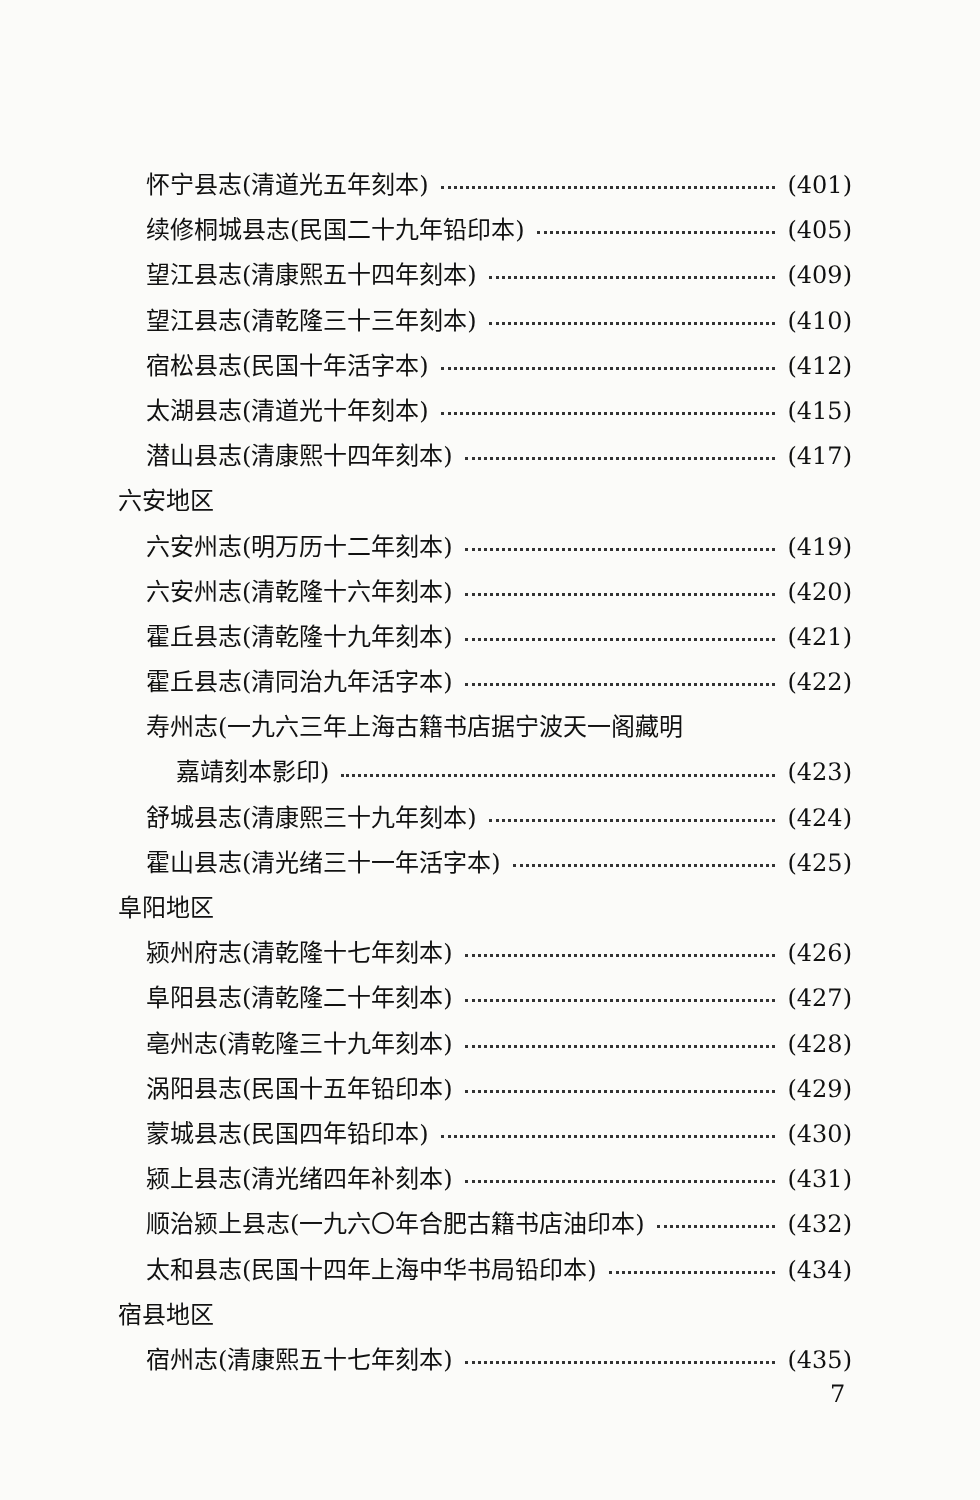怀宁县志(清道光五年刻本) (401)
续修桐城县志(民国二十九年铅印本) (405)
望江县志(清康熙五十四年刻本) (409)
望江县志(清乾隆三十三年刻本) (410)
宿松县志(民国十年活字本) (412)
太湖县志(清道光十年刻本) (415)
潜山县志(清康熙十四年刻本) (417)
六安地区
六安州志(明万历十二年刻本) (419)
六安州志(清乾隆十六年刻本) (420)
霍丘县志(清乾隆十九年刻本) (421)
霍丘县志(清同治九年活字本) (422)
寿州志(一九六三年上海古籍书店据宁波天一阁藏明
嘉靖刻本影印) (423)
舒城县志(清康熙三十九年刻本) (424)
霍山县志(清光绪三十一年活字本) (425)
阜阳地区
颍州府志(清乾隆十七年刻本) (426)
阜阳县志(清乾隆二十年刻本) (427)
亳州志(清乾隆三十九年刻本) (428)
涡阳县志(民国十五年铅印本) (429)
蒙城县志(民国四年铅印本) (430)
颍上县志(清光绪四年补刻本) (431)
顺治颍上县志(一九六〇年合肥古籍书店油印本) (432)
太和县志(民国十四年上海中华书局铅印本) (434)
宿县地区
宿州志(清康熙五十七年刻本) (435)
7